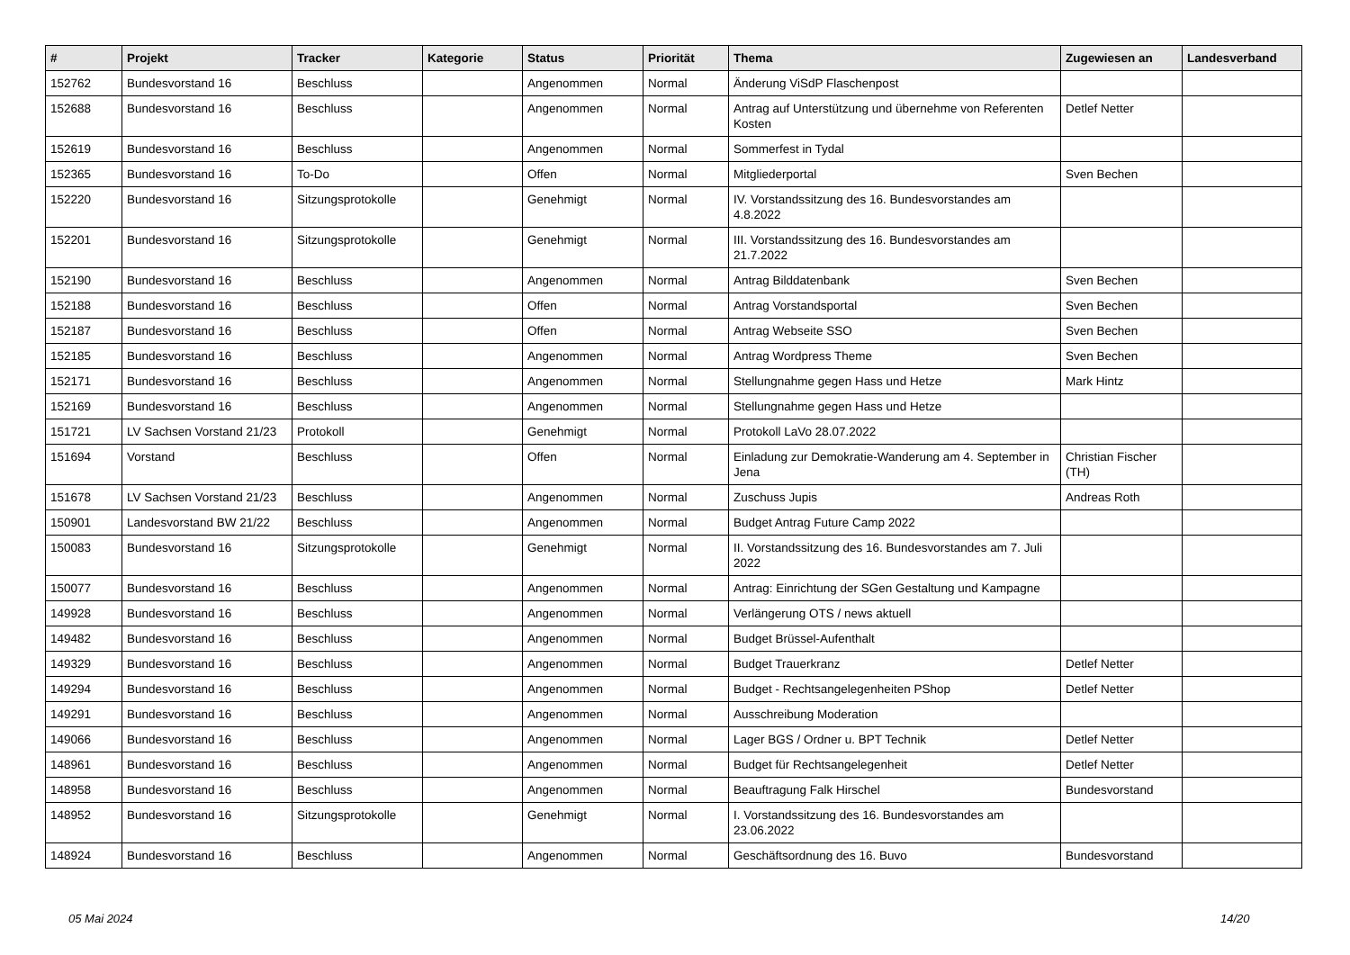| # | Projekt | Tracker | Kategorie | Status | Priorität | Thema | Zugewiesen an | Landesverband |
| --- | --- | --- | --- | --- | --- | --- | --- | --- |
| 152762 | Bundesvorstand 16 | Beschluss | | Angenommen | Normal | Änderung ViSdP Flaschenpost | | |
| 152688 | Bundesvorstand 16 | Beschluss | | Angenommen | Normal | Antrag auf Unterstützung und übernehme von Referenten Kosten | Detlef Netter | |
| 152619 | Bundesvorstand 16 | Beschluss | | Angenommen | Normal | Sommerfest in Tydal | | |
| 152365 | Bundesvorstand 16 | To-Do | | Offen | Normal | Mitgliederportal | Sven Bechen | |
| 152220 | Bundesvorstand 16 | Sitzungsprotokolle | | Genehmigt | Normal | IV. Vorstandssitzung des 16. Bundesvorstandes am 4.8.2022 | | |
| 152201 | Bundesvorstand 16 | Sitzungsprotokolle | | Genehmigt | Normal | III. Vorstandssitzung des 16. Bundesvorstandes am 21.7.2022 | | |
| 152190 | Bundesvorstand 16 | Beschluss | | Angenommen | Normal | Antrag Bilddatenbank | Sven Bechen | |
| 152188 | Bundesvorstand 16 | Beschluss | | Offen | Normal | Antrag Vorstandsportal | Sven Bechen | |
| 152187 | Bundesvorstand 16 | Beschluss | | Offen | Normal | Antrag Webseite SSO | Sven Bechen | |
| 152185 | Bundesvorstand 16 | Beschluss | | Angenommen | Normal | Antrag Wordpress Theme | Sven Bechen | |
| 152171 | Bundesvorstand 16 | Beschluss | | Angenommen | Normal | Stellungnahme gegen Hass und Hetze | Mark Hintz | |
| 152169 | Bundesvorstand 16 | Beschluss | | Angenommen | Normal | Stellungnahme gegen Hass und Hetze | | |
| 151721 | LV Sachsen Vorstand 21/23 | Protokoll | | Genehmigt | Normal | Protokoll LaVo 28.07.2022 | | |
| 151694 | Vorstand | Beschluss | | Offen | Normal | Einladung zur Demokratie-Wanderung am 4. September in Jena | Christian Fischer (TH) | |
| 151678 | LV Sachsen Vorstand 21/23 | Beschluss | | Angenommen | Normal | Zuschuss Jupis | Andreas Roth | |
| 150901 | Landesvorstand BW 21/22 | Beschluss | | Angenommen | Normal | Budget Antrag Future Camp 2022 | | |
| 150083 | Bundesvorstand 16 | Sitzungsprotokolle | | Genehmigt | Normal | II. Vorstandssitzung des 16. Bundesvorstandes am 7. Juli 2022 | | |
| 150077 | Bundesvorstand 16 | Beschluss | | Angenommen | Normal | Antrag: Einrichtung der SGen Gestaltung und Kampagne | | |
| 149928 | Bundesvorstand 16 | Beschluss | | Angenommen | Normal | Verlängerung OTS / news aktuell | | |
| 149482 | Bundesvorstand 16 | Beschluss | | Angenommen | Normal | Budget Brüssel-Aufenthalt | | |
| 149329 | Bundesvorstand 16 | Beschluss | | Angenommen | Normal | Budget Trauerkranz | Detlef Netter | |
| 149294 | Bundesvorstand 16 | Beschluss | | Angenommen | Normal | Budget - Rechtsangelegenheiten PShop | Detlef Netter | |
| 149291 | Bundesvorstand 16 | Beschluss | | Angenommen | Normal | Ausschreibung Moderation | | |
| 149066 | Bundesvorstand 16 | Beschluss | | Angenommen | Normal | Lager BGS / Ordner u. BPT Technik | Detlef Netter | |
| 148961 | Bundesvorstand 16 | Beschluss | | Angenommen | Normal | Budget für Rechtsangelegenheit | Detlef Netter | |
| 148958 | Bundesvorstand 16 | Beschluss | | Angenommen | Normal | Beauftragung Falk Hirschel | Bundesvorstand | |
| 148952 | Bundesvorstand 16 | Sitzungsprotokolle | | Genehmigt | Normal | I. Vorstandssitzung des 16. Bundesvorstandes am 23.06.2022 | | |
| 148924 | Bundesvorstand 16 | Beschluss | | Angenommen | Normal | Geschäftsordnung des 16. Buvo | Bundesvorstand | |
05 Mai 2024 14/20